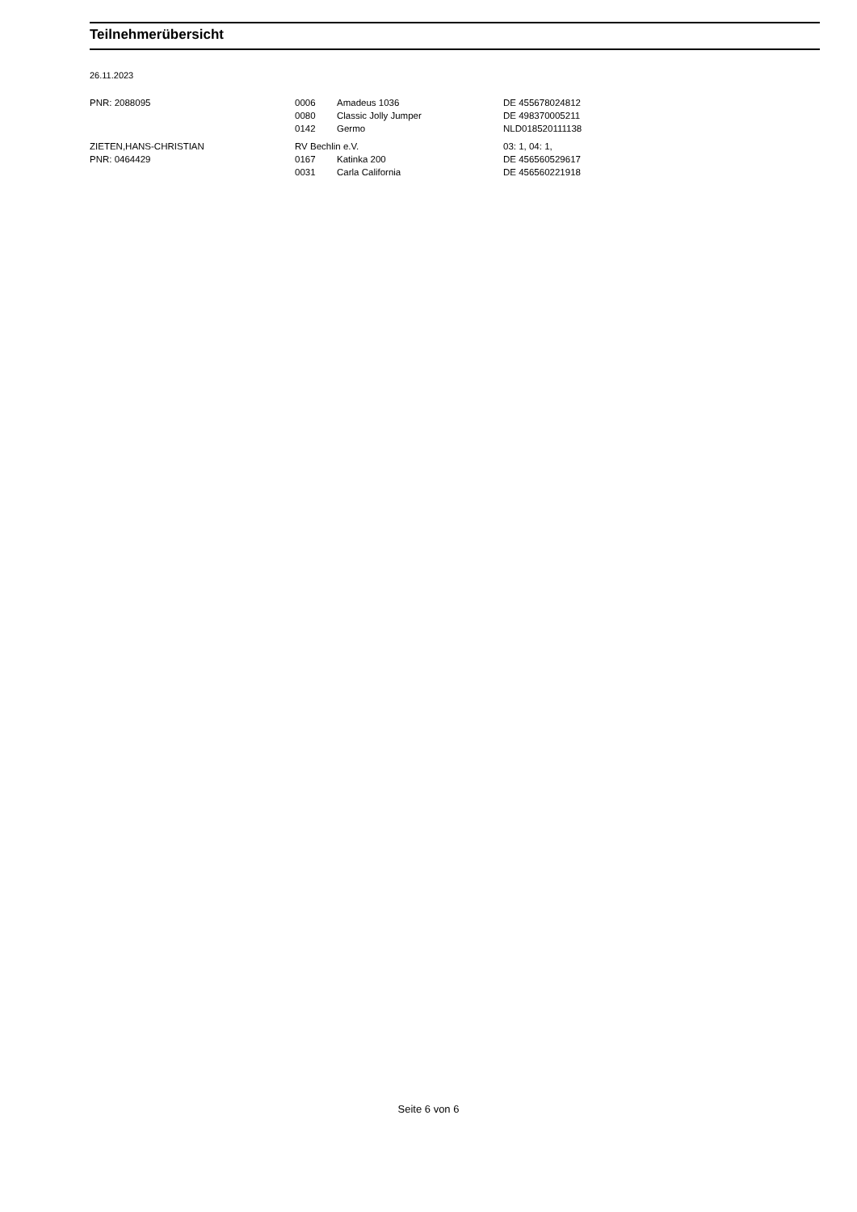Teilnehmerübersicht
26.11.2023
| PNR: 2088095 | 0006 | Amadeus 1036 | DE 455678024812 |
| | 0080 | Classic Jolly Jumper | DE 498370005211 |
| | 0142 | Germo | NLD018520111138 |
| ZIETEN,HANS-CHRISTIAN | RV Bechlin e.V. | | 03: 1, 04: 1, |
| PNR: 0464429 | 0167 | Katinka 200 | DE 456560529617 |
| | 0031 | Carla California | DE 456560221918 |
Seite 6 von 6